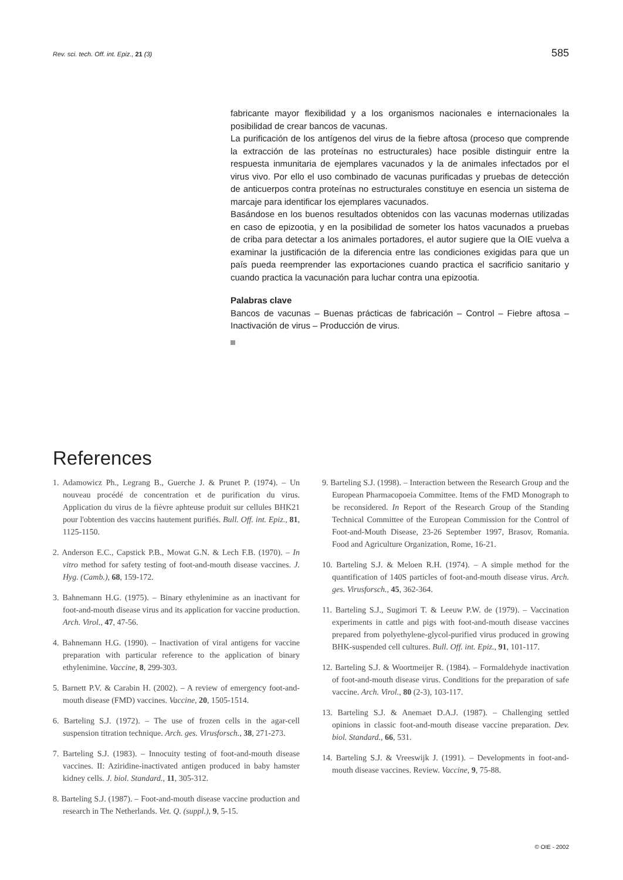Rev. sci. tech. Off. int. Epiz., 21 (3) 585
fabricante mayor flexibilidad y a los organismos nacionales e internacionales la posibilidad de crear bancos de vacunas.
La purificación de los antígenos del virus de la fiebre aftosa (proceso que comprende la extracción de las proteínas no estructurales) hace posible distinguir entre la respuesta inmunitaria de ejemplares vacunados y la de animales infectados por el virus vivo. Por ello el uso combinado de vacunas purificadas y pruebas de detección de anticuerpos contra proteínas no estructurales constituye en esencia un sistema de marcaje para identificar los ejemplares vacunados.
Basándose en los buenos resultados obtenidos con las vacunas modernas utilizadas en caso de epizootia, y en la posibilidad de someter los hatos vacunados a pruebas de criba para detectar a los animales portadores, el autor sugiere que la OIE vuelva a examinar la justificación de la diferencia entre las condiciones exigidas para que un país pueda reemprender las exportaciones cuando practica el sacrificio sanitario y cuando practica la vacunación para luchar contra una epizootia.
Palabras clave
Bancos de vacunas – Buenas prácticas de fabricación – Control – Fiebre aftosa – Inactivación de virus – Producción de virus.
References
1. Adamowicz Ph., Legrang B., Guerche J. & Prunet P. (1974). – Un nouveau procédé de concentration et de purification du virus. Application du virus de la fièvre aphteuse produit sur cellules BHK21 pour l'obtention des vaccins hautement purifiés. Bull. Off. int. Epiz., 81, 1125-1150.
2. Anderson E.C., Capstick P.B., Mowat G.N. & Lech F.B. (1970). – In vitro method for safety testing of foot-and-mouth disease vaccines. J. Hyg. (Camb.), 68, 159-172.
3. Bahnemann H.G. (1975). – Binary ethylenimine as an inactivant for foot-and-mouth disease virus and its application for vaccine production. Arch. Virol., 47, 47-56.
4. Bahnemann H.G. (1990). – Inactivation of viral antigens for vaccine preparation with particular reference to the application of binary ethylenimine. Vaccine, 8, 299-303.
5. Barnett P.V. & Carabin H. (2002). – A review of emergency foot-and-mouth disease (FMD) vaccines. Vaccine, 20, 1505-1514.
6. Barteling S.J. (1972). – The use of frozen cells in the agar-cell suspension titration technique. Arch. ges. Virusforsch., 38, 271-273.
7. Barteling S.J. (1983). – Innocuity testing of foot-and-mouth disease vaccines. II: Aziridine-inactivated antigen produced in baby hamster kidney cells. J. biol. Standard., 11, 305-312.
8. Barteling S.J. (1987). – Foot-and-mouth disease vaccine production and research in The Netherlands. Vet. Q. (suppl.), 9, 5-15.
9. Barteling S.J. (1998). – Interaction between the Research Group and the European Pharmacopoeia Committee. Items of the FMD Monograph to be reconsidered. In Report of the Research Group of the Standing Technical Committee of the European Commission for the Control of Foot-and-Mouth Disease, 23-26 September 1997, Brasov, Romania. Food and Agriculture Organization, Rome, 16-21.
10. Barteling S.J. & Meloen R.H. (1974). – A simple method for the quantification of 140S particles of foot-and-mouth disease virus. Arch. ges. Virusforsch., 45, 362-364.
11. Barteling S.J., Sugimori T. & Leeuw P.W. de (1979). – Vaccination experiments in cattle and pigs with foot-and-mouth disease vaccines prepared from polyethylene-glycol-purified virus produced in growing BHK-suspended cell cultures. Bull. Off. int. Epiz., 91, 101-117.
12. Barteling S.J. & Woortmeijer R. (1984). – Formaldehyde inactivation of foot-and-mouth disease virus. Conditions for the preparation of safe vaccine. Arch. Virol., 80 (2-3), 103-117.
13. Barteling S.J. & Anemaet D.A.J. (1987). – Challenging settled opinions in classic foot-and-mouth disease vaccine preparation. Dev. biol. Standard., 66, 531.
14. Barteling S.J. & Vreeswijk J. (1991). – Developments in foot-and-mouth disease vaccines. Review. Vaccine, 9, 75-88.
© OIE - 2002